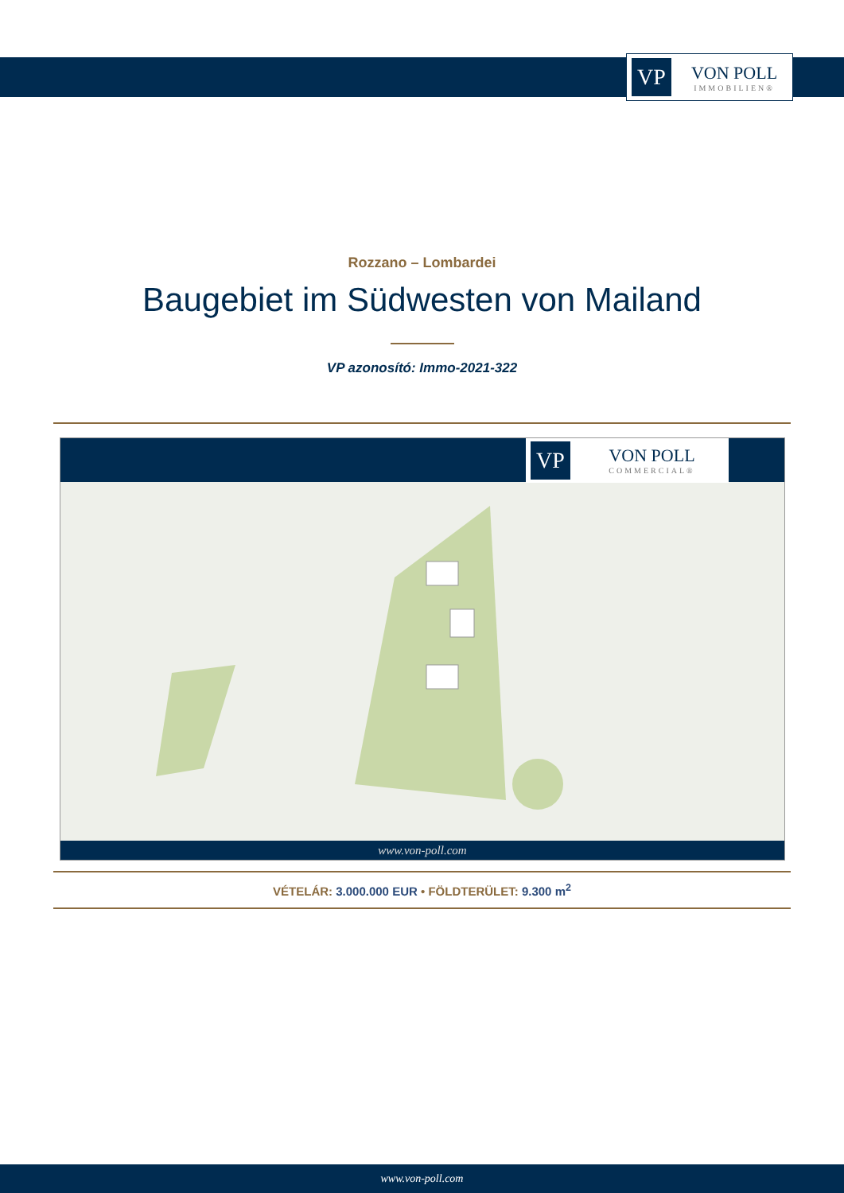VP
VON POLL
IMMOBILIEN®
Rozzano – Lombardei
Baugebiet im Südwesten von Mailand
VP azonosító: Immo-2021-322
VP
VON POLL
COMMERCIAL®
www.von-poll.com
VÉTELÁR: 3.000.000 EUR • FÖLDTERÜLET: 9.300 m<sup>2</sup>
www.von-poll.com